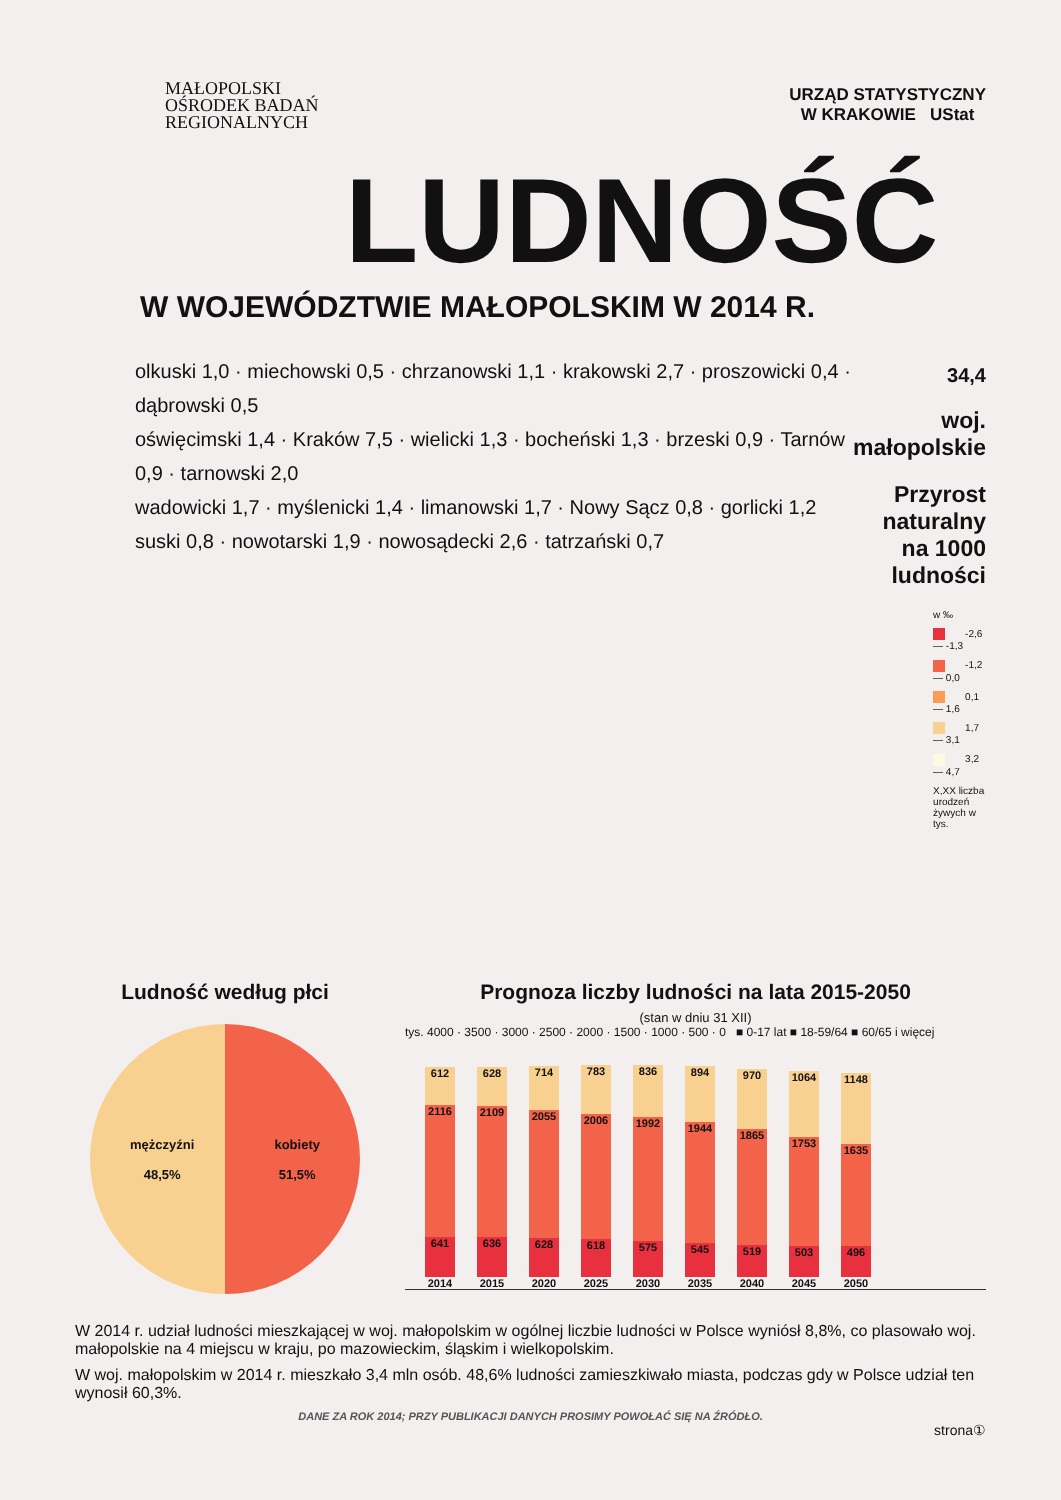MAŁOPOLSKI
OŚRODEK BADAŃ
REGIONALNYCH
URZĄD STATYSTYCZNY
W KRAKOWIE UStat
LUDNOŚĆ
W WOJEWÓDZTWIE MAŁOPOLSKIM W 2014 R.
olkuski 1,0 · miechowski 0,5 · chrzanowski 1,1 · krakowski 2,7 · proszowicki 0,4 · dąbrowski 0,5
oświęcimski 1,4 · Kraków 7,5 · wielicki 1,3 · bocheński 1,3 · brzeski 0,9 · Tarnów 0,9 · tarnowski 2,0
wadowicki 1,7 · myślenicki 1,4 · limanowski 1,7 · Nowy Sącz 0,8 · gorlicki 1,2
suski 0,8 · nowotarski 1,9 · nowosądecki 2,6 · tatrzański 0,7
34,4
woj. małopolskie
Przyrost naturalny
na 1000 ludności
w ‰
-2,6 — -1,3
-1,2 — 0,0
0,1 — 1,6
1,7 — 3,1
3,2 — 4,7
X,XX liczba urodzeń żywych w tys.
Ludność według płci
mężczyźni
48,5% kobiety
51,5%
Prognoza liczby ludności na lata 2015-2050
(stan w dniu 31 XII)
tys. 4000 · 3500 · 3000 · 2500 · 2000 · 1500 · 1000 · 500 · 0 ■ 0-17 lat ■ 18-59/64 ■ 60/65 i więcej
612
2116
641
2014
628
2109
636
2015
714
2055
628
2020
783
2006
618
2025
836
1992
575
2030
894
1944
545
2035
970
1865
519
2040
1064
1753
503
2045
1148
1635
496
2050
W 2014 r. udział ludności mieszkającej w woj. małopolskim w ogólnej liczbie ludności w Polsce wyniósł 8,8%, co plasowało woj. małopolskie na 4 miejscu w kraju, po mazowieckim, śląskim i wielkopolskim.
W woj. małopolskim w 2014 r. mieszkało 3,4 mln osób. 48,6% ludności zamieszkiwało miasta, podczas gdy w Polsce udział ten wynosił 60,3%.
DANE ZA ROK 2014; PRZY PUBLIKACJI DANYCH PROSIMY POWOŁAĆ SIĘ NA ŹRÓDŁO.
strona①